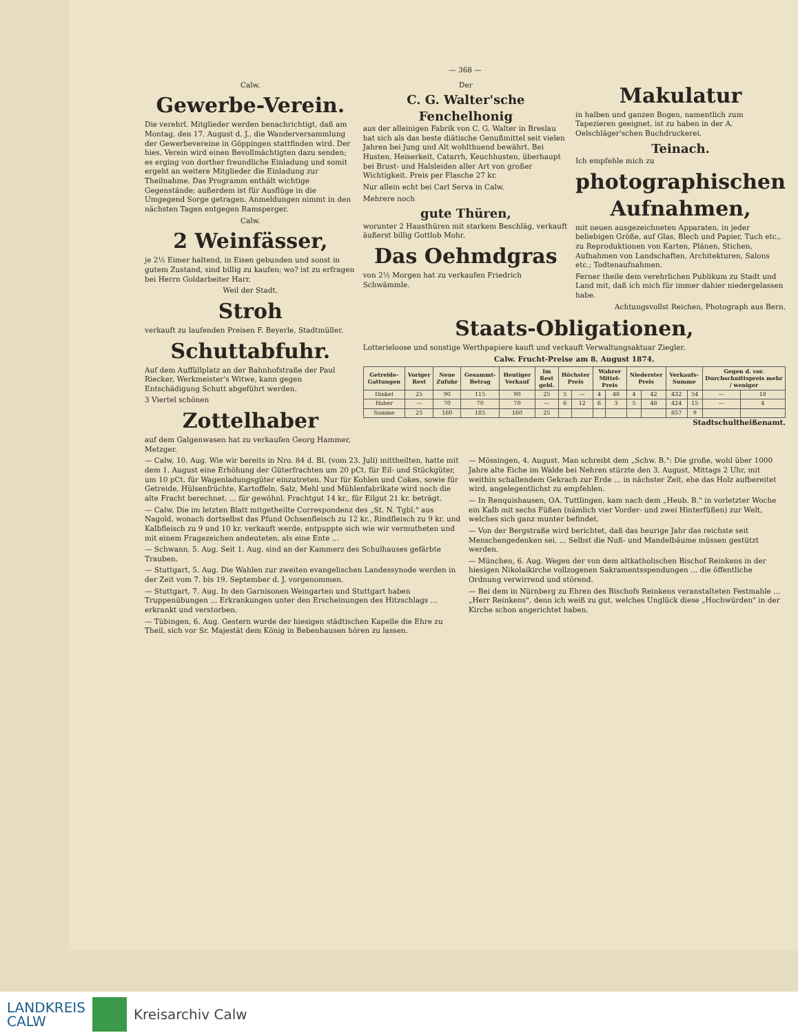— 368 —
Calw.
Gewerbe-Verein.
Die verehrl. Mitglieder werden benachrichtigt, daß am Montag, den 17. August d. J., die Wanderversammlung der Gewerbevereine in Göppingen stattfinden wird. Der hies. Verein wird einen Bevollmächtigten dazu senden; es erging von dorther freundliche Einladung und somit ergeht an weitere Mitglieder die Einladung zur Theilnahme. Das Programm enthält wichtige Gegenstände; außerdem ist für Ausflüge in die Umgegend Sorge getragen. Anmeldungen nimmt in den nächsten Tagen entgegen Ramsperger.
Calw.
2 Weinfässer,
je 2½ Eimer haltend, in Eisen gebunden und sonst in gutem Zustand, sind billig zu kaufen; wo? ist zu erfragen bei Herrn Goldarbeiter Harr.
Weil der Stadt.
Stroh
verkauft zu laufenden Preisen F. Beyerle, Stadtmüller.
Schuttabfuhr.
Auf dem Auffüllplatz an der Bahnhofstraße der Paul Riecker, Werkmeister's Witwe, kann gegen Entschädigung Schutt abgeführt werden.
3 Viertel schönen
Zottelhaber
auf dem Galgenwasen hat zu verkaufen Georg Hammer, Metzger.
Der
C. G. Walter'sche Fenchelhonig
aus der alleinigen Fabrik von C. G. Walter in Breslau hat sich als das beste diätische Genußmittel seit vielen Jahren bei Jung und Alt wohlthuend bewährt. Bei Husten, Heiserkeit, Catarrh, Keuchhusten, überhaupt bei Brust- und Halsleiden aller Art von großer Wichtigkeit. Preis per Flasche 27 kr.
Nur allein echt bei Carl Serva in Calw.
Mehrere noch
gute Thüren,
worunter 2 Hausthüren mit starkem Beschläg, verkauft äußerst billig Gottlob Mohr.
Das Oehmdgras
von 2½ Morgen hat zu verkaufen Friedrich Schwämmle.
Makulatur
in halben und ganzen Bogen, namentlich zum Tapezieren geeignet, ist zu haben in der A. Oelschläger'schen Buchdruckerei.
Teinach.
Ich empfehle mich zu
photographischen Aufnahmen,
mit neuen ausgezeichneten Apparaten, in jeder beliebigen Größe, auf Glas, Blech und Papier, Tuch etc., zu Reproduktionen von Karten, Plänen, Stichen, Aufnahmen von Landschaften, Architekturen, Salons etc.; Todtenaufnahmen.
Ferner theile dem verehrlichen Publikum zu Stadt und Land mit, daß ich mich für immer dahier niedergelassen habe.
Achtungsvollst Reichen, Photograph aus Bern.
Staats-Obligationen,
Lotterieloose und sonstige Werthpapiere kauft und verkauft Verwaltungsaktuar Ziegler.
Calw. Frucht-Preise am 8. August 1874.
| Getreide-Gattungen | Voriger Rest | Neue Zufuhr | Gesammt-Betrag | Heutiger Verkauf | Im Rest gebl. | Höchster Preis | | Wahrer Mittel-Preis | | Niederster Preis | | Verkaufs-Summe | | Gegen d. vor. Durchschnittspreis mehr / weniger | |
| --- | --- | --- | --- | --- | --- | --- | --- | --- | --- | --- | --- | --- | --- | --- | --- |
| Dinkel | 25 | 90 | 115 | 90 | 25 | 5 | — | 4 | 48 | 4 | 42 | 432 | 54 | — | 18 |
| Haber | — | 70 | 70 | 70 | — | 6 | 12 | 6 | 3 | 5 | 48 | 424 | 15 | — | 4 |
| Summe | 25 | 160 | 185 | 160 | 25 | | | | | | | 857 | 9 | | |
Stadtschultheißenamt.
— Calw, 10. Aug. Wie wir bereits in Nro. 84 d. Bl. (vom 23. Juli) mittheilten, hatte mit dem 1. August eine Erhöhung der Güterfrachten um 20 pCt. für Eil- und Stückgüter, um 10 pCt. für Wagenladungsgüter einzutreten. Nur für Kohlen und Cokes, sowie für Getreide, Hülsenfrüchte, Kartoffeln, Salz, Mehl und Mühlenfabrikate wird noch die alte Fracht berechnet. ... für gewöhnl. Frachtgut 14 kr., für Eilgut 21 kr. beträgt.
— Calw. Die im letzten Blatt mitgetheilte Correspondenz des „St. N. Tgbl." aus Nagold, wonach dortselbst das Pfund Ochsenfleisch zu 12 kr., Rindfleisch zu 9 kr. und Kalbfleisch zu 9 und 10 kr. verkauft werde, entpuppte sich wie wir vermutheten und mit einem Fragezeichen andeuteten, als eine Ente ...
— Schwann, 5. Aug. Seit 1. Aug. sind an der Kammerz des Schulhauses gefärbte Trauben.
— Stuttgart, 5. Aug. Die Wahlen zur zweiten evangelischen Landessynode werden in der Zeit vom 7. bis 19. September d. J. vorgenommen.
— Stuttgart, 7. Aug. In den Garnisonen Weingarten und Stuttgart haben Truppenübungen ... Erkrankungen unter den Erscheinungen des Hitzschlags ... erkrankt und verstorben.
— Tübingen, 6. Aug. Gestern wurde der hiesigen städtischen Kapelle die Ehre zu Theil, sich vor Sr. Majestät dem König in Bebenhausen hören zu lassen.
— Mössingen, 4. August. Man schreibt dem „Schw. B.": Die große, wohl über 1000 Jahre alte Eiche im Walde bei Nehren stürzte den 3. August, Mittags 2 Uhr, mit weithin schallendem Gekrach zur Erde ... in nächster Zeit, ehe das Holz aufbereitet wird, angelegentlichst zu empfehlen.
— In Renquishausen, OA. Tuttlingen, kam nach dem „Heub. B." in vorletzter Woche ein Kalb mit sechs Füßen (nämlich vier Vorder- und zwei Hinterfüßen) zur Welt, welches sich ganz munter befindet.
— Von der Bergstraße wird berichtet, daß das heurige Jahr das reichste seit Menschengedenken sei. ... Selbst die Nuß- und Mandelbäume müssen gestützt werden.
— München, 6. Aug. Wegen der von dem altkatholischen Bischof Reinkens in der hiesigen Nikolaikirche vollzogenen Sakramentsspendungen ... die öffentliche Ordnung verwirrend und störend.
— Bei dem in Nürnberg zu Ehren des Bischofs Reinkens veranstalteten Festmahle ... „Herr Reinkens", denn ich weiß zu gut, welches Unglück diese „Hochwürden" in der Kirche schon angerichtet haben.
LANDKREIS
CALW
Kreisarchiv Calw